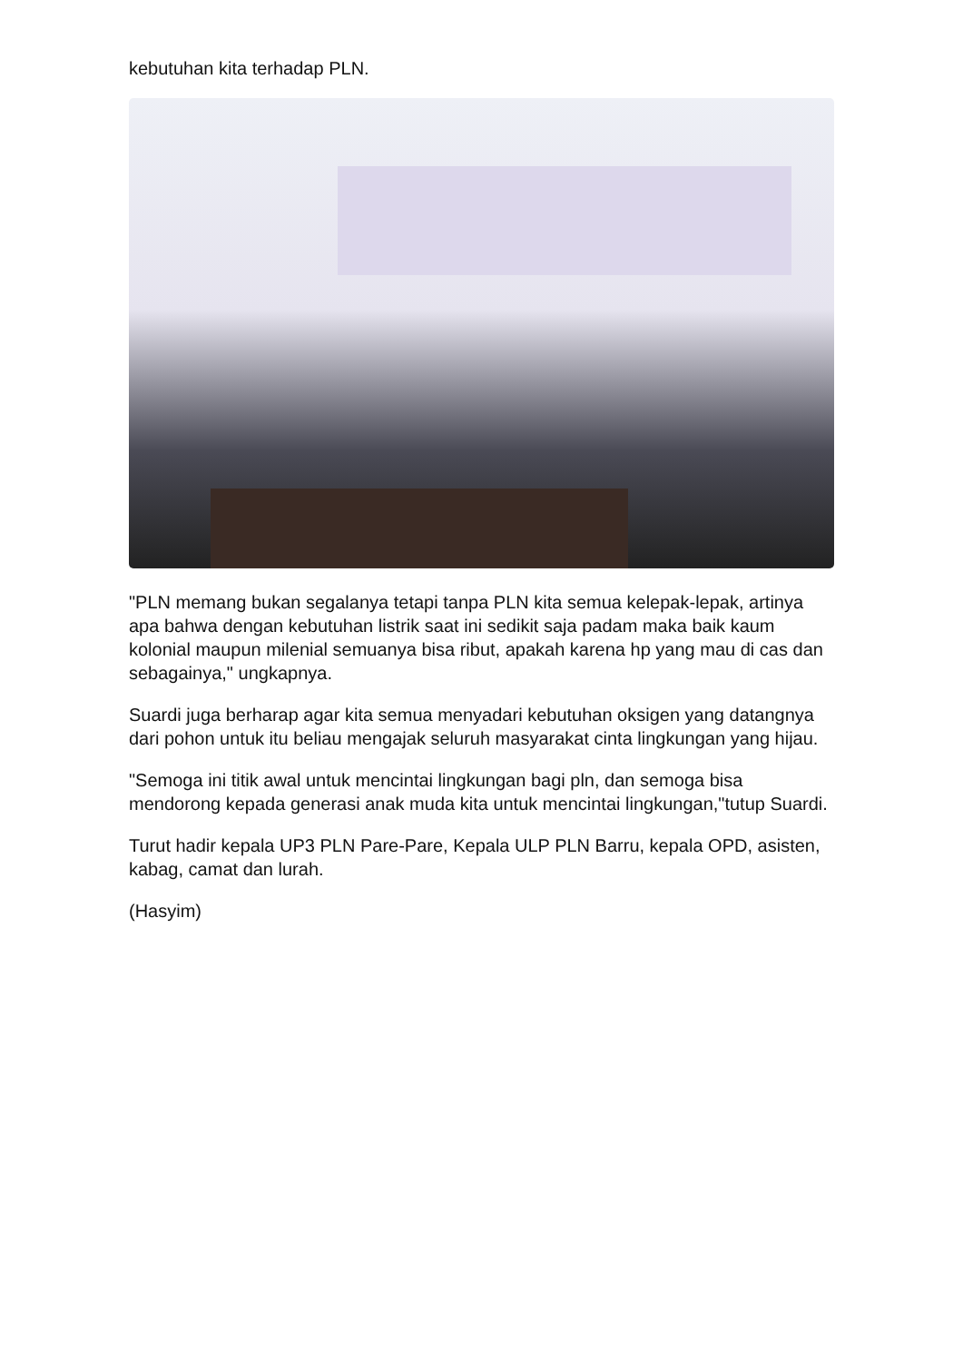kebutuhan kita terhadap PLN.
"PLN memang bukan segalanya tetapi tanpa PLN kita semua kelepak-lepak, artinya apa bahwa dengan kebutuhan listrik saat ini sedikit saja padam maka baik kaum kolonial maupun milenial semuanya bisa ribut, apakah karena hp yang mau di cas dan sebagainya," ungkapnya.
Suardi juga berharap agar kita semua menyadari kebutuhan oksigen yang datangnya dari pohon untuk itu beliau mengajak seluruh masyarakat cinta lingkungan yang hijau.
"Semoga ini titik awal untuk mencintai lingkungan bagi pln, dan semoga bisa mendorong kepada generasi anak muda kita untuk mencintai lingkungan,"tutup Suardi.
Turut hadir kepala UP3 PLN Pare-Pare, Kepala ULP PLN Barru, kepala OPD, asisten, kabag, camat dan lurah.
(Hasyim)